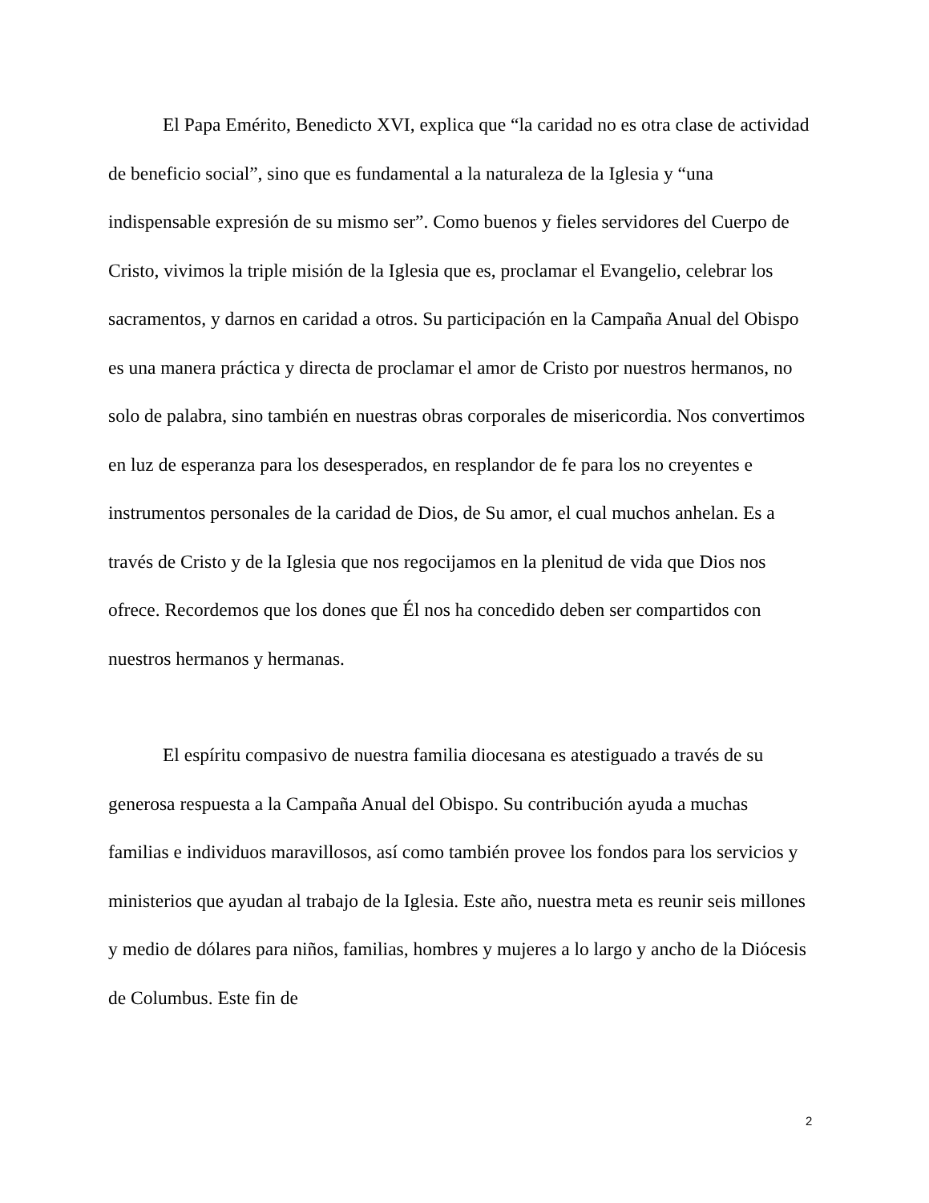El Papa Emérito, Benedicto XVI, explica que “la caridad no es otra clase de actividad de beneficio social”, sino que es fundamental a la naturaleza de la Iglesia y “una indispensable expresión de su mismo ser”. Como buenos y fieles servidores del Cuerpo de Cristo, vivimos la triple misión de la Iglesia que es, proclamar el Evangelio, celebrar los sacramentos, y darnos en caridad a otros. Su participación en la Campaña Anual del Obispo es una manera práctica y directa de proclamar el amor de Cristo por nuestros hermanos, no solo de palabra, sino también en nuestras obras corporales de misericordia. Nos convertimos en luz de esperanza para los desesperados, en resplandor de fe para los no creyentes e instrumentos personales de la caridad de Dios, de Su amor, el cual muchos anhelan. Es a través de Cristo y de la Iglesia que nos regocijamos en la plenitud de vida que Dios nos ofrece. Recordemos que los dones que Él nos ha concedido deben ser compartidos con nuestros hermanos y hermanas.
El espíritu compasivo de nuestra familia diocesana es atestiguado a través de su generosa respuesta a la Campaña Anual del Obispo. Su contribución ayuda a muchas familias e individuos maravillosos, así como también provee los fondos para los servicios y ministerios que ayudan al trabajo de la Iglesia. Este año, nuestra meta es reunir seis millones y medio de dólares para niños, familias, hombres y mujeres a lo largo y ancho de la Diócesis de Columbus. Este fin de
2